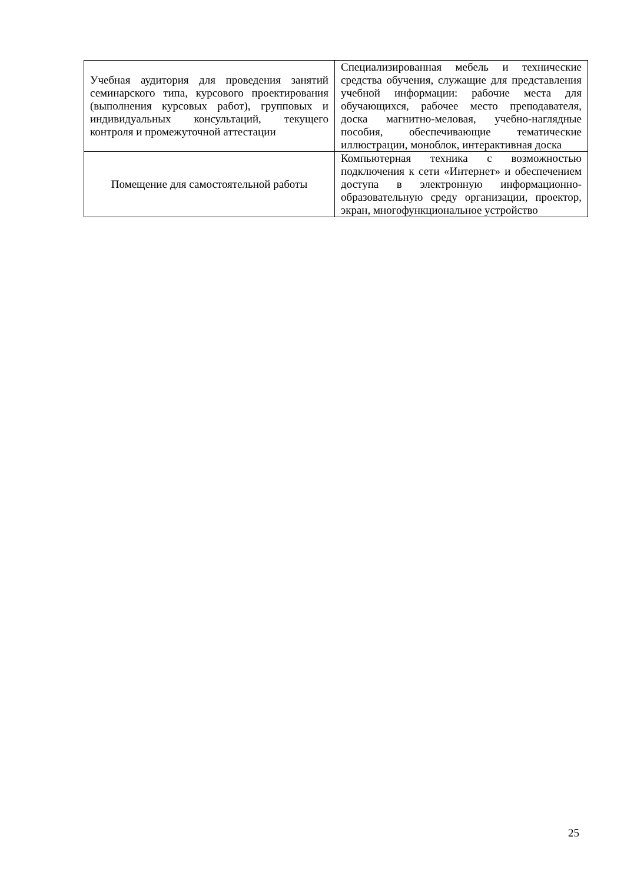| Учебная аудитория для проведения занятий семинарского типа, курсового проектирования (выполнения курсовых работ), групповых и индивидуальных консультаций, текущего контроля и промежуточной аттестации | Специализированная мебель и технические средства обучения, служащие для представления учебной информации: рабочие места для обучающихся, рабочее место преподавателя, доска магнитно-меловая, учебно-наглядные пособия, обеспечивающие тематические иллюстрации, моноблок, интерактивная доска |
| Помещение для самостоятельной работы | Компьютерная техника с возможностью подключения к сети «Интернет» и обеспечением доступа в электронную информационно-образовательную среду организации, проектор, экран, многофункциональное устройство |
25